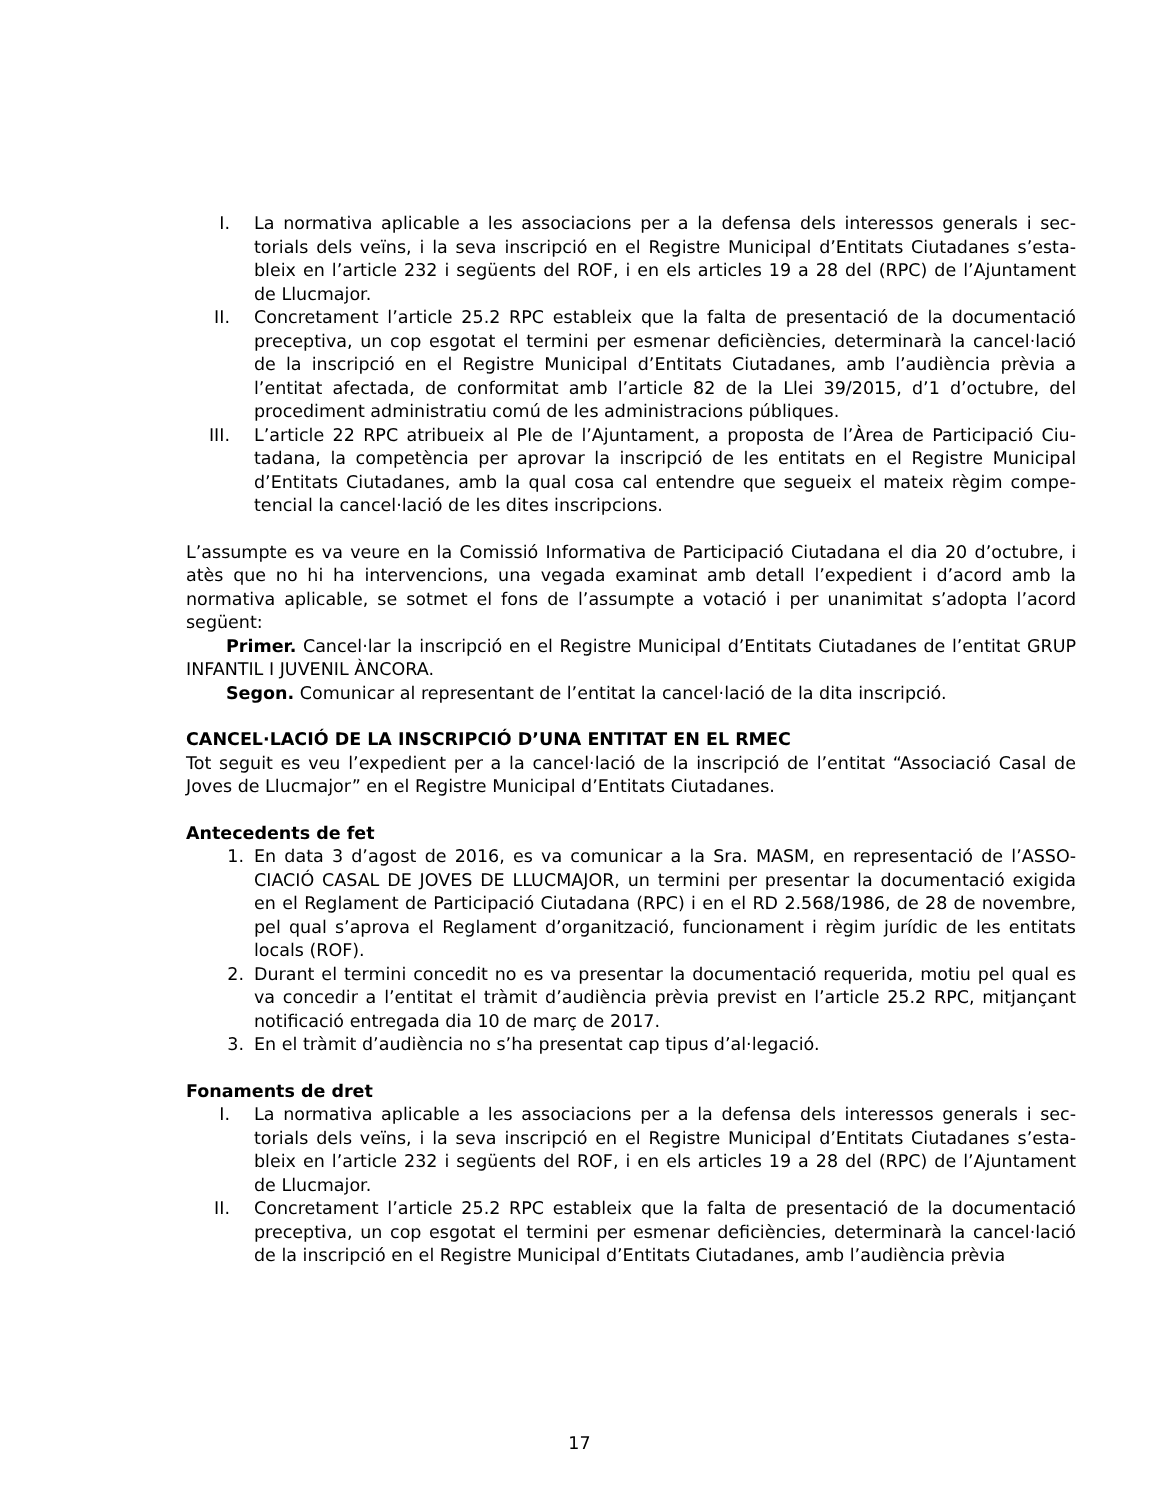I. La normativa aplicable a les associacions per a la defensa dels interessos generals i sec­torials dels veïns, i la seva inscripció en el Registre Municipal d’Entitats Ciutadanes s’esta­bleix en l’article 232 i següents del ROF, i en els articles 19 a 28 del (RPC) de l’Ajunta­ment de Llucmajor.
II. Concretament l’article 25.2 RPC estableix que la falta de presentació de la documentació preceptiva, un cop esgotat el termini per esmenar deficiències, determinarà la cancel·la­ció de la inscripció en el Registre Municipal d’Entitats Ciutadanes, amb l’audiència prèvia a l’entitat afectada, de conformitat amb l’article 82 de la Llei 39/2015, d’1 d’octubre, del procediment administratiu comú de les administracions públiques.
III. L’article 22 RPC atribueix al Ple de l’Ajuntament, a proposta de l’Àrea de Participació Ciu­tadana, la competència per aprovar la inscripció de les entitats en el Registre Municipal d’Entitats Ciutadanes, amb la qual cosa cal entendre que segueix el mateix règim compe­tencial la cancel·lació de les dites inscripcions.
L’assumpte es va veure en la Comissió Informativa de Participació Ciutadana el dia 20 d’octubre, i atès que no hi ha intervencions, una vegada examinat amb detall l’expedient i d’acord amb la normativa aplicable, se sotmet el fons de l’assumpte a votació i per unanimitat s’adopta l’acord següent:
Primer. Cancel·lar la inscripció en el Registre Municipal d’Entitats Ciutadanes de l’entitat GRUP INFANTIL I JUVENIL ÀNCORA.
Segon. Comunicar al representant de l’entitat la cancel·lació de la dita inscripció.
CANCEL·LACIÓ DE LA INSCRIPCIÓ D’UNA ENTITAT EN EL RMEC
Tot seguit es veu l’expedient per a la cancel·lació de la inscripció de l’entitat “Associació Casal de Joves de Llucmajor” en el Registre Municipal d’Entitats Ciutadanes.
Antecedents de fet
1. En data 3 d’agost de 2016, es va comunicar a la Sra. MASM, en representació de l’ASSO­CIACIÓ CASAL DE JOVES DE LLUCMAJOR, un termini per presentar la documentació exi­gida en el Reglament de Participació Ciutadana (RPC) i en el RD 2.568/1986, de 28 de novembre, pel qual s’aprova el Reglament d’organització, funcionament i règim jurídic de les entitats locals (ROF).
2. Durant el termini concedit no es va presentar la documentació requerida, motiu pel qual es va concedir a l’entitat el tràmit d’audiència prèvia previst en l’article 25.2 RPC, mitjan­çant notificació entregada dia 10 de març de 2017.
3. En el tràmit d’audiència no s’ha presentat cap tipus d’al·legació.
Fonaments de dret
I. La normativa aplicable a les associacions per a la defensa dels interessos generals i sec­torials dels veïns, i la seva inscripció en el Registre Municipal d’Entitats Ciutadanes s’esta­bleix en l’article 232 i següents del ROF, i en els articles 19 a 28 del (RPC) de l’Ajunta­ment de Llucmajor.
II. Concretament l’article 25.2 RPC estableix que la falta de presentació de la documentació preceptiva, un cop esgotat el termini per esmenar deficiències, determinarà la cancel·la­ció de la inscripció en el Registre Municipal d’Entitats Ciutadanes, amb l’audiència prèvia
17